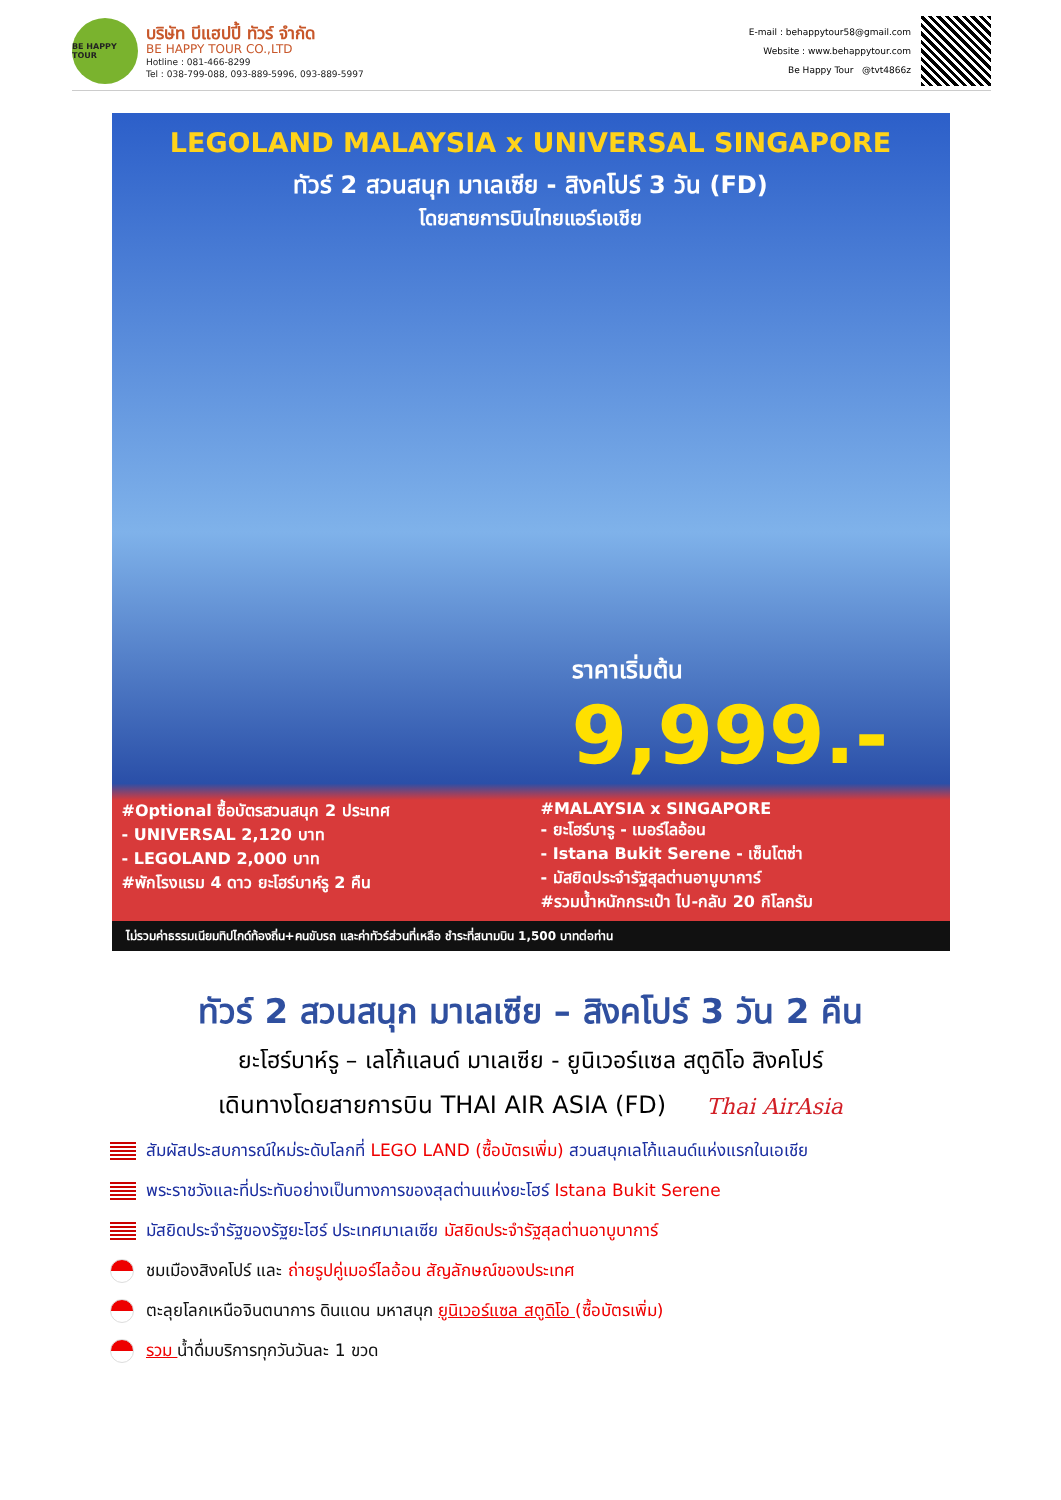BE HAPPY TOUR
บริษัท บีแฮปปี้ ทัวร์ จำกัด
BE HAPPY TOUR CO.,LTD
Hotline : 081-466-8299
Tel : 038-799-088, 093-889-5996, 093-889-5997
E-mail : behappytour58@gmail.com
Website : www.behappytour.com
Be Happy Tour @tvt4866z
LEGOLAND MALAYSIA x UNIVERSAL SINGAPORE
ทัวร์ 2 สวนสนุก มาเลเซีย - สิงคโปร์ 3 วัน (FD)
โดยสายการบินไทยแอร์เอเชีย
ราคาเริ่มต้น
9,999.-
#Optional ซื้อบัตรสวนสนุก 2 ประเทศ
- UNIVERSAL 2,120 บาท
- LEGOLAND 2,000 บาท
#พักโรงแรม 4 ดาว ยะโฮร์บาห์รู 2 คืน
#MALAYSIA x SINGAPORE
- ยะโฮร์บารู - เมอร์ไลอ้อน
- Istana Bukit Serene - เซ็นโตซ่า
- มัสยิดประจำรัฐสุลต่านอาบูบาการ์
#รวมน้ำหนักกระเป๋า ไป-กลับ 20 กิโลกรัม
ไม่รวมค่าธรรมเนียมทิปไกด์ท้องถิ่น+คนขับรถ และค่าทัวร์ส่วนที่เหลือ ชำระที่สนามบิน 1,500 บาทต่อท่าน
ทัวร์ 2 สวนสนุก มาเลเซีย – สิงคโปร์ 3 วัน 2 คืน
ยะโฮร์บาห์รู – เลโก้แลนด์ มาเลเซีย - ยูนิเวอร์แซล สตูดิโอ สิงคโปร์
เดินทางโดยสายการบิน THAI AIR ASIA (FD) Thai AirAsia
สัมผัสประสบการณ์ใหม่ระดับโลกที่ LEGO LAND (ซื้อบัตรเพิ่ม) สวนสนุกเลโก้แลนด์แห่งแรกในเอเชีย
พระราชวังและที่ประทับอย่างเป็นทางการของสุลต่านแห่งยะโฮร์ Istana Bukit Serene
มัสยิดประจำรัฐของรัฐยะโฮร์ ประเทศมาเลเซีย มัสยิดประจำรัฐสุลต่านอาบูบาการ์
ชมเมืองสิงคโปร์ และ ถ่ายรูปคู่เมอร์ไลอ้อน สัญลักษณ์ของประเทศ
ตะลุยโลกเหนือจินตนาการ ดินแดน มหาสนุก ยูนิเวอร์แซล สตูดิโอ (ซื้อบัตรเพิ่ม)
รวม น้ำดื่มบริการทุกวันวันละ 1 ขวด